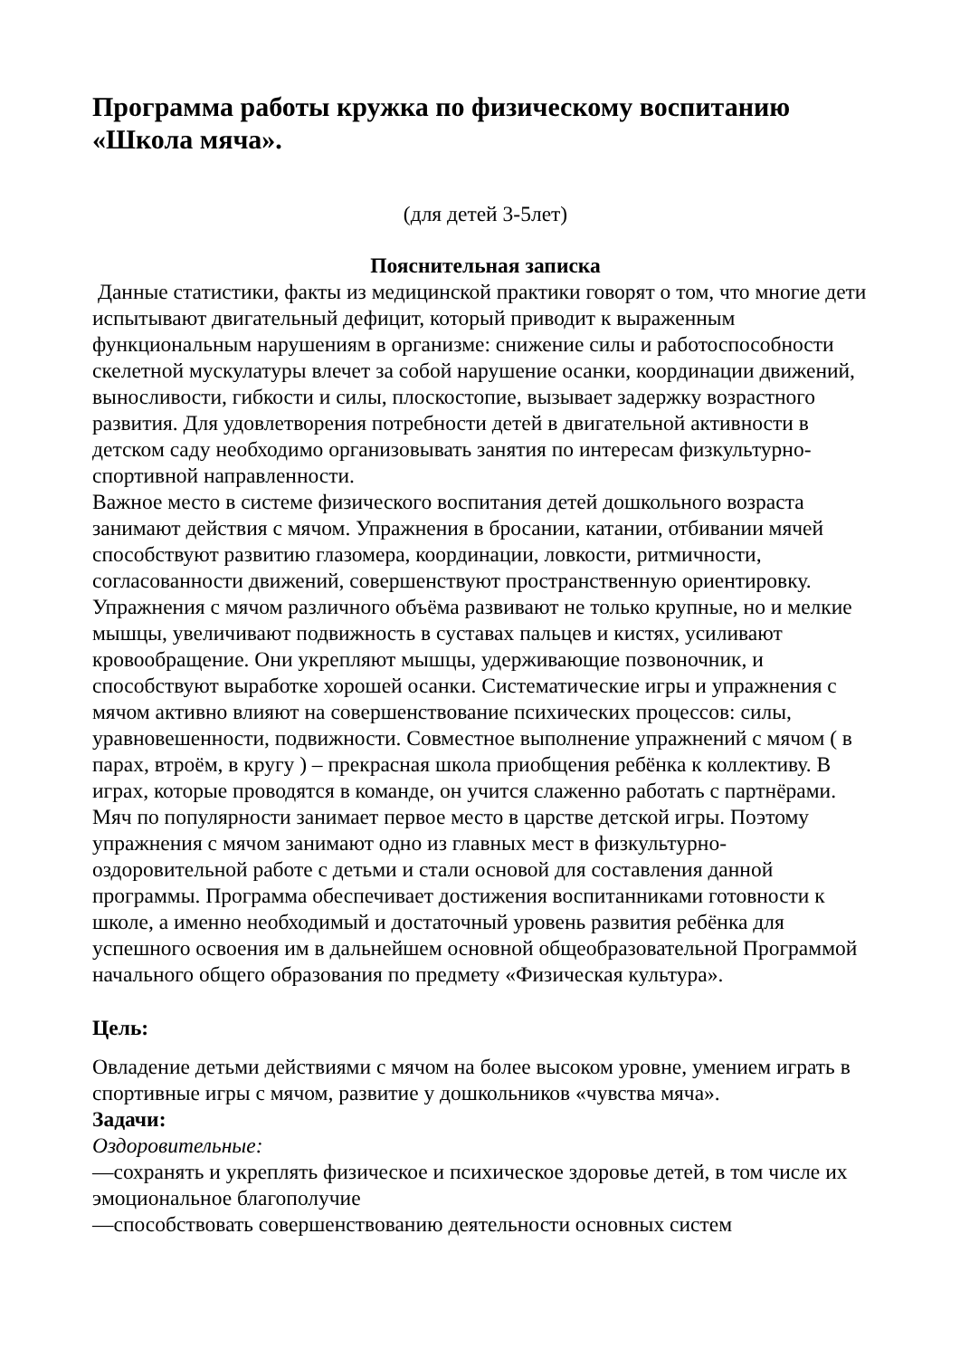Программа работы кружка по физическому воспитанию «Школа мяча».
(для детей 3-5лет)
Пояснительная записка
Данные статистики, факты из медицинской практики говорят о том, что многие дети испытывают двигательный дефицит, который приводит к выраженным функциональным нарушениям в организме: снижение силы и работоспособности скелетной мускулатуры влечет за собой нарушение осанки, координации движений, выносливости, гибкости и силы, плоскостопие, вызывает задержку возрастного развития. Для удовлетворения потребности детей в двигательной активности в детском саду необходимо организовывать занятия по интересам физкультурно-спортивной направленности.
Важное место в системе физического воспитания детей дошкольного возраста занимают действия с мячом. Упражнения в бросании, катании, отбивании мячей способствуют развитию глазомера, координации, ловкости, ритмичности, согласованности движений, совершенствуют пространственную ориентировку. Упражнения с мячом различного объёма развивают не только крупные, но и мелкие мышцы, увеличивают подвижность в суставах пальцев и кистях, усиливают кровообращение. Они укрепляют мышцы, удерживающие позвоночник, и способствуют выработке хорошей осанки. Систематические игры и упражнения с мячом активно влияют на совершенствование психических процессов: силы, уравновешенности, подвижности. Совместное выполнение упражнений с мячом ( в парах, втроём, в кругу ) – прекрасная школа приобщения ребёнка к коллективу. В играх, которые проводятся в команде, он учится слаженно работать с партнёрами. Мяч по популярности занимает первое место в царстве детской игры. Поэтому упражнения с мячом занимают одно из главных мест в физкультурно-оздоровительной работе с детьми и стали основой для составления данной программы. Программа обеспечивает достижения воспитанниками готовности к школе, а именно необходимый и достаточный уровень развития ребёнка для успешного освоения им в дальнейшем основной общеобразовательной Программой начального общего образования по предмету «Физическая культура».
Цель:
Овладение детьми действиями с мячом на более высоком уровне, умением играть в спортивные игры с мячом, развитие у дошкольников «чувства мяча».
Задачи:
Оздоровительные:
—сохранять и укреплять физическое и психическое здоровье детей, в том числе их эмоциональное благополучие
—способствовать совершенствованию деятельности основных систем